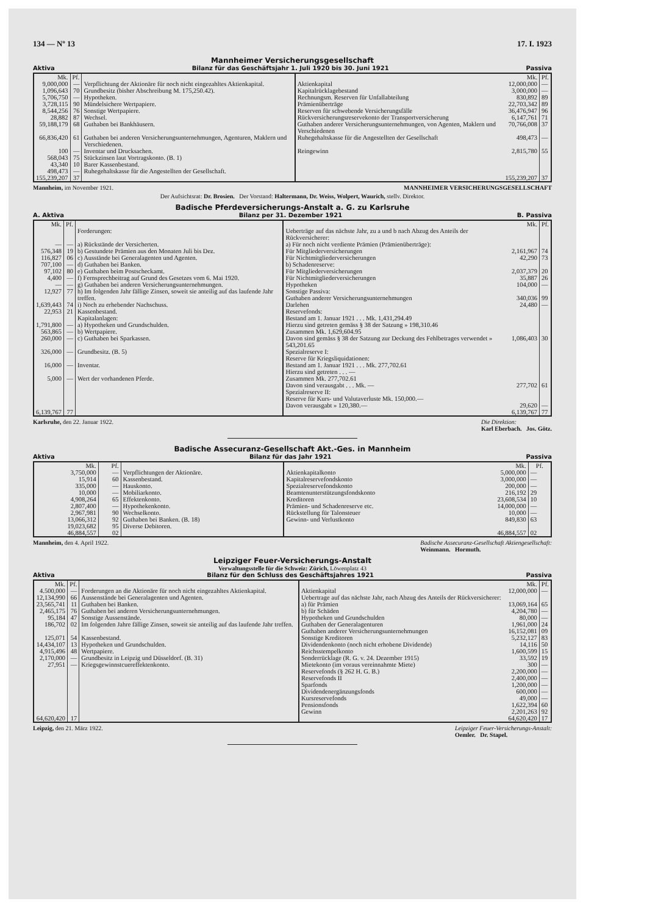134 — Nº 13 17. I. 1923
Mannheimer Versicherungsgesellschaft
Aktiva Bilanz für das Geschäftsjahr 1. Juli 1920 bis 30. Juni 1921 Passiva
| Mk. | Pf. | | | Mk. | Pf. |
| --- | --- | --- | --- | --- | --- |
| 9,000,000 | — | Verpflichtung der Aktionäre für noch nicht eingezahltes Aktienkapital. | Aktienkapital | 12,000,000 | — |
| 1,096,643 | 70 | Grundbesitz (bisher Abschreibung M. 175,250.42). | Kapitalrücklagebestand | 3,000,000 | — |
| 5,706,750 | — | Hypotheken. | Rechnungsm. Reserven für Unfallabteilung | 830,892 | 89 |
| 3,728,115 | 90 | Mündelsichere Wertpapiere. | Prämienüberträge | 22,703,342 | 89 |
| 8,544,256 | 76 | Sonstige Wertpapiere. | Reserven für schwebende Versicherungsfälle | 36,476,947 | 96 |
| 28,882 | 87 | Wechsel. | Rückversicherungsreservekonto der Transportversicherung | 6,147,761 | 71 |
| 59,188,179 | 68 | Guthaben bei Bankhäusern. | Guthaben anderer Versicherungsunternehmungen, von Agenten, Maklern und Verschiedenen | 70,766,008 | 37 |
| 66,836,420 | 61 | Guthaben bei anderen Versicherungsunternehmungen, Agenturen, Maklern und Verschiedenen. | Ruhegehaltskasse für die Angestellten der Gesellschaft | 498,473 | — |
| 100 | — | Inventar und Drucksachen. | Reingewinn | 2,815,780 | 55 |
| 568,043 | 75 | Stückzinsen laut Vortragskonto. (B. 1) | | | |
| 43,340 | 10 | Barer Kassenbestand. | | | |
| 498,473 | — | Ruhegehaltskasse für die Angestellten der Gesellschaft. | | | |
| 155,239,207 | 37 | | | 155,239,207 | 37 |
Mannheim, im November 1921. MANNHEIMER VERSICHERUNGSGESELLSCHAFT
Der Aufsichtsrat: Dr. Brosien. Der Vorstand: Haltermann, Dr. Weiss, Wolpert, Waurich, stellv. Direktor.
Badische Pferdeversicherungs-Anstalt a. G. zu Karlsruhe
A. Aktiva Bilanz per 31. Dezember 1921 B. Passiva
| Mk. | Pf. | | | Mk. | Pf. |
| --- | --- | --- | --- | --- | --- |
| | | Forderungen: | Ueberträge auf das nächste Jahr, zu a und b nach Abzug des Anteils der Rückversicherer: | | |
| — | — | a) Rückstände der Versicherten. | a) Für noch nicht verdiente Prämien (Prämienüberträge): | | |
| 576,348 | 19 | b) Gestundete Prämien aus den Monaten Juli bis Dez. | Für Mitgliederversicherungen | 2,161,967 | 74 |
| 116,827 | 06 | c) Ausstände bei Generalagenten und Agenten. | Für Nichtmitgliederversicherungen | 42,290 | 73 |
| 707,100 | — | d) Guthaben bei Banken. | b) Schadenreserve: | | |
| 97,102 | 80 | e) Guthaben beim Postscheckamt. | Für Mitgliederversicherungen | 2,037,379 | 20 |
| 4,400 | — | f) Fernsprechbeitrag auf Grund des Gesetzes vom 6. Mai 1920. | Für Nichtmitgliederversicherungen | 35,887 | 26 |
| — | — | g) Guthaben bei anderen Versicherungsunternehmungen. | Hypotheken | 104,000 | — |
| 12,927 | 77 | h) Im folgenden Jahr fällige Zinsen, soweit sie anteilig auf das laufende Jahr treffen. | Sonstige Passiva: Guthaben anderer Versicherungsunternehmungen | 340,036 | 99 |
| 1,639,443 | 74 | i) Noch zu erhebender Nachschuss. | Darlehen | 24,480 | — |
| 22,953 | 21 | Kassenbestand. | Reservefonds: | | |
| | | Kapitalanlagen: | Bestand am 1. Januar 1921 . . . Mk. 1,431,294.49 | | |
| 1,791,800 | — | a) Hypotheken und Grundschulden. | Hierzu sind getreten gemäss § 38 der Satzung » 198,310.46 | | |
| 563,865 | — | b) Wertpapiere. | Zusammen Mk. 1,629,604.95 | | |
| 260,000 | — | c) Guthaben bei Sparkassen. | Davon sind gemäss § 38 der Satzung zur Deckung des Fehlbetrages verwendet » 543,201.65 | 1,086,403 | 30 |
| 326,000 | — | Grundbesitz. (B. 5) | Spezialreserve I: Reserve für Kriegsliquidationen: | | |
| 16,000 | — | Inventar. | Bestand am 1. Januar 1921 . . . Mk. 277,702.61 Hierzu sind getreten . . . — | | |
| 5,000 | — | Wert der vorhandenen Pferde. | Zusammen Mk. 277,702.61 | | |
| | | | Davon sind verausgabt . . . Mk. — | 277,702 | 61 |
| | | | Spezialreserve II: Reserve für Kurs- und Valutaverluste Mk. 150,000.— Davon verausgabt » 120,380.— | 29,620 | — |
| 6,139,767 | 77 | | | 6,139,767 | 77 |
Karlsruhe, den 22. Januar 1922. Die Direktion:
Karl Eberbach. Jos. Götz.
Badische Assecuranz-Gesellschaft Akt.-Ges. in Mannheim
Aktiva Bilanz für das Jahr 1921 Passiva
| Mk. | Pf. | | | Mk. | Pf. |
| --- | --- | --- | --- | --- | --- |
| 3,750,000 | — | Verpflichtungen der Aktionäre. | Aktienkapitalkonto | 5,000,000 | — |
| 15,914 | 60 | Kassenbestand. | Kapitalreservefondskonto | 3,000,000 | — |
| 335,000 | — | Hauskonto. | Spezialreservefondskonto | 200,000 | — |
| 10,000 | — | Mobiliarkonto. | Beamtenunterstützungsfondskonto | 216,192 | 29 |
| 4,908,264 | 65 | Effektenkonto. | Kreditoren | 23,608,534 | 10 |
| 2,807,400 | — | Hypothekenkonto. | Prämien- und Schadenreserve etc. | 14,000,000 | — |
| 2,967,981 | 90 | Wechselkonto. | Rückstellung für Talonsteuer | 10,000 | — |
| 13,066,312 | 92 | Guthaben bei Banken. (B. 18) | Gewinn- und Verlustkonto | 849,830 | 63 |
| 19,023,682 | 95 | Diverse Debitoren. | | | |
| 46,884,557 | 02 | | | 46,884,557 | 02 |
Mannheim, den 4. April 1922. Badische Assecuranz-Gesellschaft Aktiengesellschaft:
Weinmann. Hormuth.
Leipziger Feuer-Versicherungs-Anstalt
Verwaltungsstelle für die Schweiz: Zürich, Löwenplatz 43
Aktiva Bilanz für den Schluss des Geschäftsjahres 1921 Passiva
| Mk. | Pf. | | | Mk. | Pf. |
| --- | --- | --- | --- | --- | --- |
| 4.500,000 | — | Forderungen an die Aktionäre für noch nicht eingezahltes Aktienkapital. | Aktienkapital | 12,000,000 | — |
| 12,134,990 | 66 | Aussenstände bei Generalagenten und Agenten. | Uebertrage auf das nächste Jahr, nach Abzug des Anteils der Rückversicherer: | | |
| 23,565,741 | 11 | Guthaben bei Banken. | a) für Prämien | 13,069,164 | 65 |
| 2,465,175 | 76 | Guthaben bei anderen Versicherungsunternehmungen. | b) für Schäden | 4,204,780 | — |
| 95,184 | 47 | Sonstige Aussenstände. | Hypotheken und Grundschulden | 80,000 | — |
| 186,702 | 02 | Im folgenden Jahre fällige Zinsen, soweit sie anteilig auf das laufende Jahr treffen. | Guthaben der Generalagenturen Guthaben anderer Versicherungsunternehmungen | 1,961,000 16,152,081 | 24 09 |
| 125,071 | 54 | Kassenbestand. | Sonstige Kreditoren | 5,232,127 | 83 |
| 14,434,107 | 13 | Hypotheken und Grundschulden. | Dividendenkonto (noch nicht erhobene Dividende) | 14,116 | 50 |
| 4,915,496 | 48 | Wertpapiere. | Reichsstempelkonto | 1,600,599 | 15 |
| 2,170,000 | — | Grundbesitz in Leipzig und Düsseldorf. (B. 31) | Sonderrücklage (R. G. v. 24. Dezember 1915) | 33,592 | 19 |
| 27,951 | — | Kriegsgewinnstcuereffektenkonto. | Mietekonto (im voraus vereinnahmte Miete) | 300 | — |
| | | | Reservefonds (§ 262 H. G. B.) | 2,200,000 | — |
| | | | Reservefonds II | 2,400,000 | — |
| | | | Sparfonds | 1,200,000 | — |
| | | | Dividendenergänzungsfonds | 600,000 | — |
| | | | Kursreservefonds | 49,000 | — |
| | | | Pensionsfonds | 1,622,394 | 60 |
| | | | Gewinn | 2,201,263 | 92 |
| 64,620,420 | 17 | | | 64,620,420 | 17 |
Leipzig, den 21. März 1922. Leipziger Feuer-Versicherungs-Anstalt:
Oemler. Dr. Stapel.